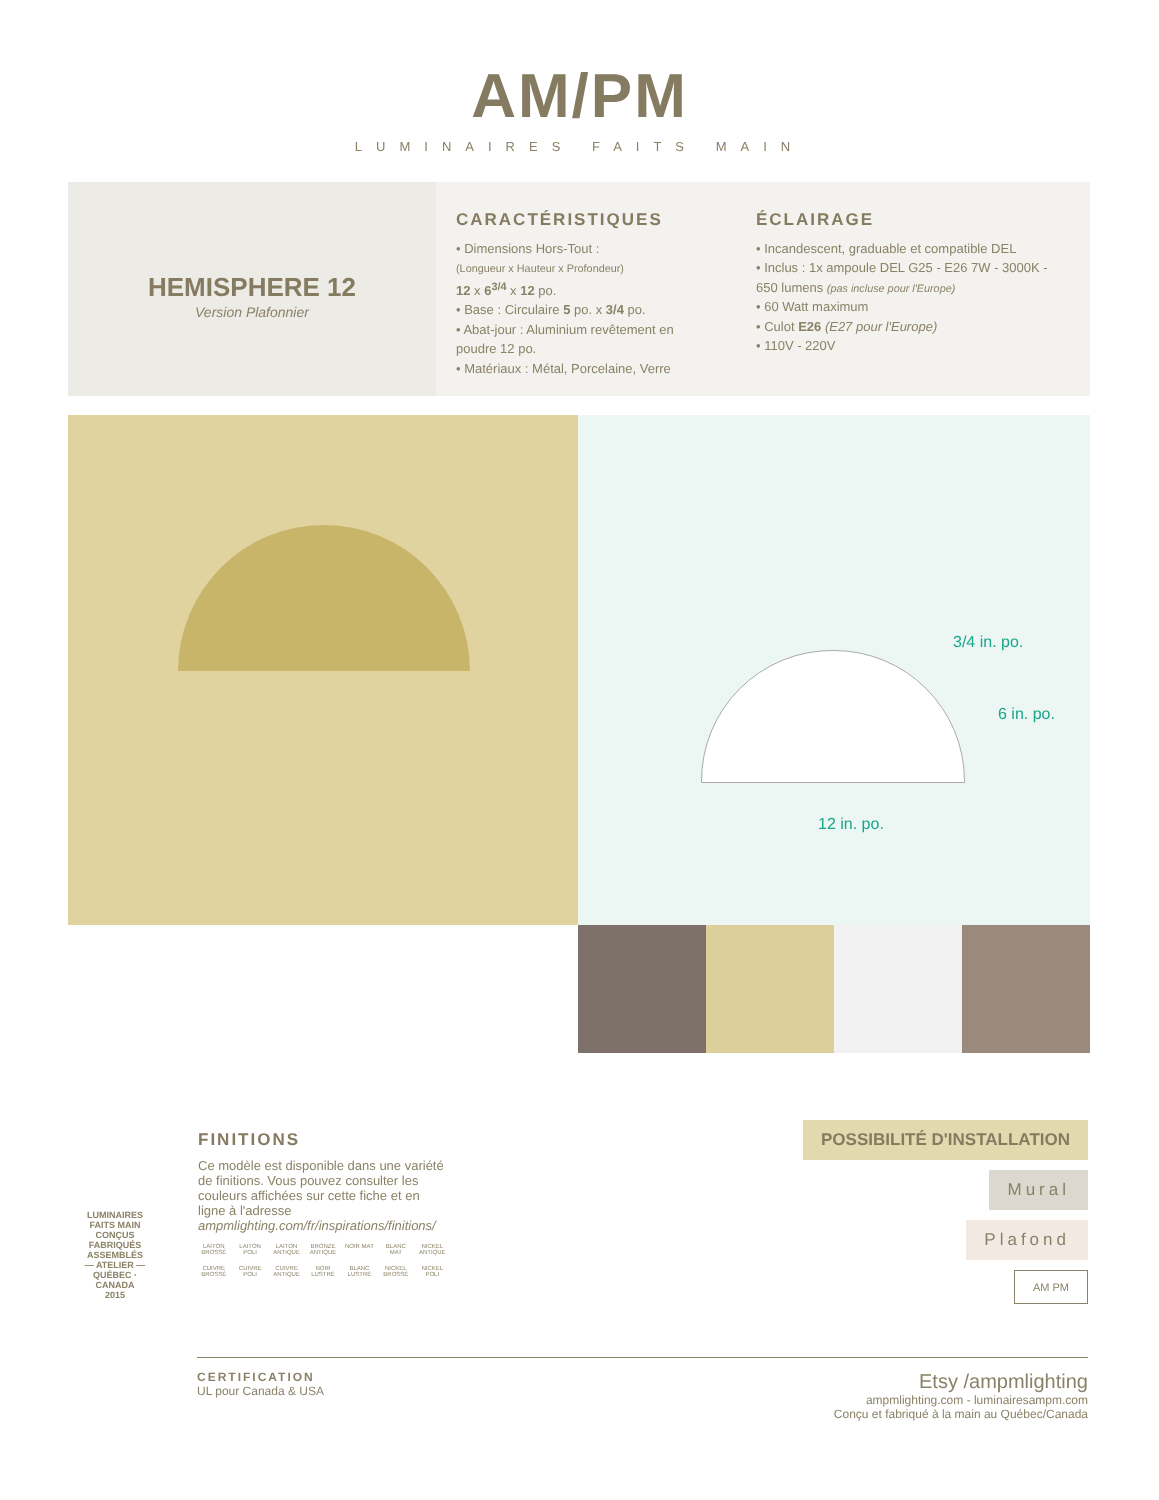AM/PM
LUMINAIRES FAITS MAIN
HEMISPHERE 12
Version Plafonnier
CARACTÉRISTIQUES
• Dimensions Hors-Tout :
(Longueur x Hauteur x Profondeur)
12 x 6<sup>3/4</sup> x 12 po.
• Base : Circulaire 5 po. x 3/4 po.
• Abat-jour : Aluminium revêtement en poudre 12 po.
• Matériaux : Métal, Porcelaine, Verre
ÉCLAIRAGE
• Incandescent, graduable et compatible DEL
• Inclus : 1x ampoule DEL G25 - E26 7W - 3000K - 650 lumens (pas incluse pour l'Europe)
• 60 Watt maximum
• Culot E26 (E27 pour l'Europe)
• 110V - 220V
3/4 in. po.
6 in. po.
12 in. po.
LUMINAIRES FAITS MAIN
CONÇUS FABRIQUÉS ASSEMBLÉS
— ATELIER —
QUÉBEC · CANADA
2015
FINITIONS
Ce modèle est disponible dans une variété de finitions. Vous pouvez consulter les couleurs affichées sur cette fiche et en ligne à l'adresse ampmlighting.com/fr/inspirations/finitions/
LAITON BROSSÉ LAITON POLI LAITON ANTIQUE BRONZE ANTIQUE NOIR MAT BLANC MAT NICKEL ANTIQUE
CUIVRE BROSSÉ CUIVRE POLI CUIVRE ANTIQUE NOIR LUSTRÉ BLANC LUSTRÉ NICKEL BROSSÉ NICKEL POLI
POSSIBILITÉ D'INSTALLATION
Mural
Plafond
AM PM
CERTIFICATION
UL pour Canada & USA
Etsy /ampmlighting
ampmlighting.com - luminairesampm.com
Conçu et fabriqué à la main au Québec/Canada